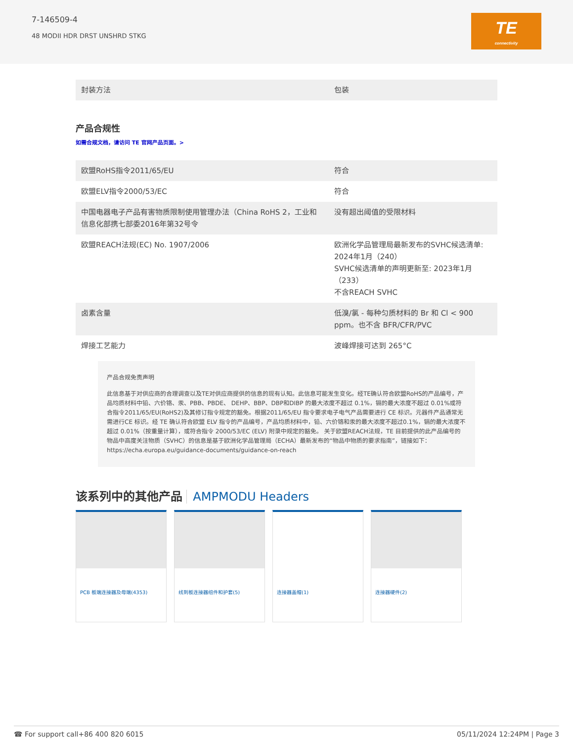7-146509-4
48 MODII HDR DRST UNSHRD STKG
TE
connectivity
| 封装方法 | 包装 |
产品合规性
如需合规文档，请访问 TE 官网产品页面。>
| 欧盟RoHS指令2011/65/EU | 符合 |
| 欧盟ELV指令2000/53/EC | 符合 |
| 中国电器电子产品有害物质限制使用管理办法（China RoHS 2，工业和信息化部携七部委2016年第32号令 | 没有超出阈值的受限材料 |
| 欧盟REACH法规(EC) No. 1907/2006 | 欧洲化学品管理局最新发布的SVHC候选清单: 2024年1月（240） SVHC候选清单的声明更新至: 2023年1月（233） 不含REACH SVHC |
| 卤素含量 | 低溴/氯 - 每种匀质材料的 Br 和 Cl < 900 ppm。也不含 BFR/CFR/PVC |
| 焊接工艺能力 | 波峰焊接可达到 265°C |
产品合规免责声明
此信息基于对供应商的合理调查以及TE对供应商提供的信息的现有认知。此信息可能发生变化。经TE确认符合欧盟RoHS的产品编号，产品均质材料中铅、六价铬、汞、PBB、PBDE、 DEHP、BBP、DBP和DIBP 的最大浓度不超过 0.1%，镉的最大浓度不超过 0.01%或符合指令2011/65/EU(RoHS2)及其修订指令规定的豁免。根据2011/65/EU 指令要求电子电气产品需要进行 CE 标识。元器件产品通常无需进行CE 标识。经 TE 确认符合欧盟 ELV 指令的产品编号，产品均质材料中，铅、六价铬和汞的最大浓度不超过0.1%，镉的最大浓度不超过 0.01%（按重量计算），或符合指令 2000/53/EC (ELV) 附录中规定的豁免。 关于欧盟REACH法规，TE 目前提供的此产品编号的物品中高度关注物质（SVHC）的信息是基于欧洲化学品管理局（ECHA）最新发布的“物品中物质的要求指南”，链接如下：https://echa.europa.eu/guidance-documents/guidance-on-reach
该系列中的其他产品 AMPMODU Headers
PCB 板端连接器及母端(4353)
线到板连接器组件和护套(5)
连接器盖帽(1) 连接器硬件(2)
☎ For support call+86 400 820 6015 05/11/2024 12:24PM | Page 3